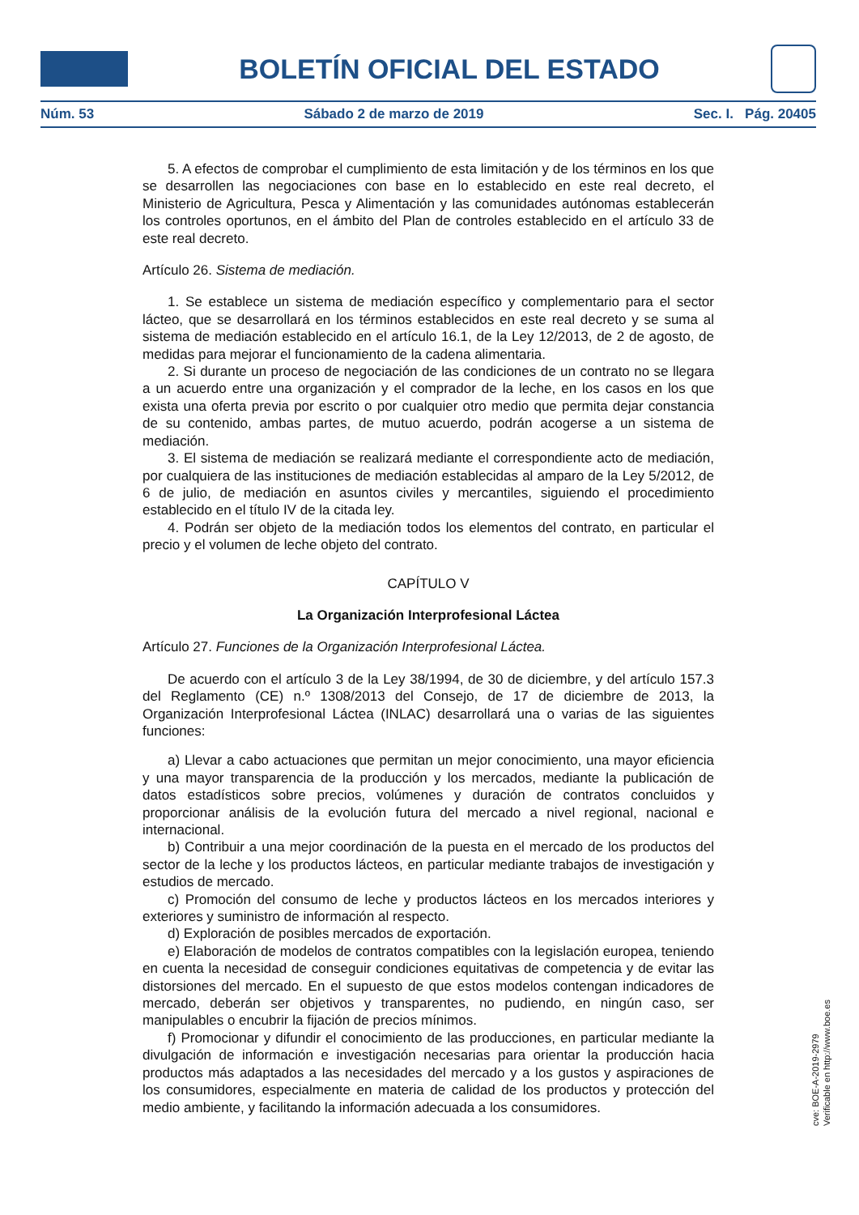BOLETÍN OFICIAL DEL ESTADO
Núm. 53 Sábado 2 de marzo de 2019 Sec. I. Pág. 20405
5. A efectos de comprobar el cumplimiento de esta limitación y de los términos en los que se desarrollen las negociaciones con base en lo establecido en este real decreto, el Ministerio de Agricultura, Pesca y Alimentación y las comunidades autónomas establecerán los controles oportunos, en el ámbito del Plan de controles establecido en el artículo 33 de este real decreto.
Artículo 26. Sistema de mediación.
1. Se establece un sistema de mediación específico y complementario para el sector lácteo, que se desarrollará en los términos establecidos en este real decreto y se suma al sistema de mediación establecido en el artículo 16.1, de la Ley 12/2013, de 2 de agosto, de medidas para mejorar el funcionamiento de la cadena alimentaria.
2. Si durante un proceso de negociación de las condiciones de un contrato no se llegara a un acuerdo entre una organización y el comprador de la leche, en los casos en los que exista una oferta previa por escrito o por cualquier otro medio que permita dejar constancia de su contenido, ambas partes, de mutuo acuerdo, podrán acogerse a un sistema de mediación.
3. El sistema de mediación se realizará mediante el correspondiente acto de mediación, por cualquiera de las instituciones de mediación establecidas al amparo de la Ley 5/2012, de 6 de julio, de mediación en asuntos civiles y mercantiles, siguiendo el procedimiento establecido en el título IV de la citada ley.
4. Podrán ser objeto de la mediación todos los elementos del contrato, en particular el precio y el volumen de leche objeto del contrato.
CAPÍTULO V
La Organización Interprofesional Láctea
Artículo 27. Funciones de la Organización Interprofesional Láctea.
De acuerdo con el artículo 3 de la Ley 38/1994, de 30 de diciembre, y del artículo 157.3 del Reglamento (CE) n.º 1308/2013 del Consejo, de 17 de diciembre de 2013, la Organización Interprofesional Láctea (INLAC) desarrollará una o varias de las siguientes funciones:
a) Llevar a cabo actuaciones que permitan un mejor conocimiento, una mayor eficiencia y una mayor transparencia de la producción y los mercados, mediante la publicación de datos estadísticos sobre precios, volúmenes y duración de contratos concluidos y proporcionar análisis de la evolución futura del mercado a nivel regional, nacional e internacional.
b) Contribuir a una mejor coordinación de la puesta en el mercado de los productos del sector de la leche y los productos lácteos, en particular mediante trabajos de investigación y estudios de mercado.
c) Promoción del consumo de leche y productos lácteos en los mercados interiores y exteriores y suministro de información al respecto.
d) Exploración de posibles mercados de exportación.
e) Elaboración de modelos de contratos compatibles con la legislación europea, teniendo en cuenta la necesidad de conseguir condiciones equitativas de competencia y de evitar las distorsiones del mercado. En el supuesto de que estos modelos contengan indicadores de mercado, deberán ser objetivos y transparentes, no pudiendo, en ningún caso, ser manipulables o encubrir la fijación de precios mínimos.
f) Promocionar y difundir el conocimiento de las producciones, en particular mediante la divulgación de información e investigación necesarias para orientar la producción hacia productos más adaptados a las necesidades del mercado y a los gustos y aspiraciones de los consumidores, especialmente en materia de calidad de los productos y protección del medio ambiente, y facilitando la información adecuada a los consumidores.
cve: BOE-A-2019-2979
Verificable en http://www.boe.es